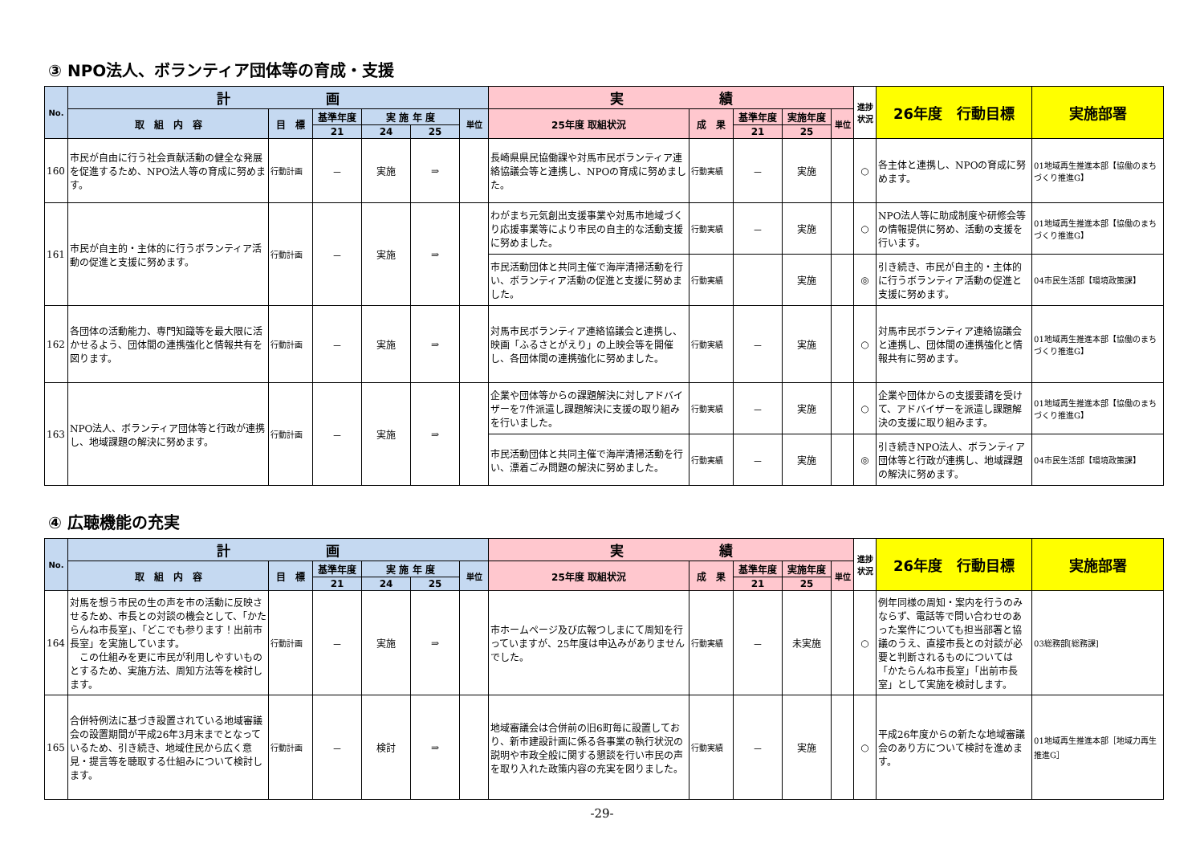③ NPO法人、ボランティア団体等の育成・支援
| No. | 計 画 | | | | | | 実 績 | | | | | 進捗状況 | 26年度 行動目標 | 実施部署 |
| --- | --- | --- | --- | --- | --- | --- | --- | --- | --- | --- | --- | --- | --- | --- |
| | 取 組 内 容 | 目 標 | 基準年度 | 実 施 年 度 | | 単位 | 25年度 取組状況 | 成 果 | 基準年度 | 実施年度 | 単位 | | | |
| | | | 21 | 24 | 25 | | | | 21 | 25 | | | | |
| 160 | 市民が自由に行う社会貢献活動の健全な発展を促進するため、NPO法人等の育成に努めます。 | 行動計画 | － | 実施 | ⇒ | | 長崎県県民協働課や対馬市民ボランティア連絡協議会等と連携し、NPOの育成に努めました。 | 行動実績 | － | 実施 | | ○ | 各主体と連携し、NPOの育成に努めます。 | 01地域再生推進本部【協働のまちづくり推進G】 |
| 161 | 市民が自主的・主体的に行うボランティア活動の促進と支援に努めます。 | 行動計画 | － | 実施 | ⇒ | | わがまち元気創出支援事業や対馬市地域づくり応援事業等により市民の自主的な活動支援に努めました。 | 行動実績 | － | 実施 | | ○ | NPO法人等に助成制度や研修会等の情報提供に努め、活動の支援を行います。 | 01地域再生推進本部【協働のまちづくり推進G】 |
| | | | | | | | 市民活動団体と共同主催で海岸清掃活動を行い、ボランティア活動の促進と支援に努めました。 | 行動実績 | | 実施 | | ◎ | 引き続き、市民が自主的・主体的に行うボランティア活動の促進と支援に努めます。 | 04市民生活部【環境政策課】 |
| 162 | 各団体の活動能力、専門知識等を最大限に活かせるよう、団体間の連携強化と情報共有を図ります。 | 行動計画 | － | 実施 | ⇒ | | 対馬市民ボランティア連絡協議会と連携し、映画「ふるさとがえり」の上映会等を開催し、各団体間の連携強化に努めました。 | 行動実績 | － | 実施 | | ○ | 対馬市民ボランティア連絡協議会と連携し、団体間の連携強化と情報共有に努めます。 | 01地域再生推進本部【協働のまちづくり推進G】 |
| 163 | NPO法人、ボランティア団体等と行政が連携し、地域課題の解決に努めます。 | 行動計画 | － | 実施 | ⇒ | | 企業や団体等からの課題解決に対しアドバイザーを7件派遣し課題解決に支援の取り組みを行いました。 | 行動実績 | － | 実施 | | ○ | 企業や団体からの支援要請を受けて、アドバイザーを派遣し課題解決の支援に取り組みます。 | 01地域再生推進本部【協働のまちづくり推進G】 |
| | | | | | | | 市民活動団体と共同主催で海岸清掃活動を行い、漂着ごみ問題の解決に努めました。 | 行動実績 | － | 実施 | | ◎ | 引き続きNPO法人、ボランティア団体等と行政が連携し、地域課題の解決に努めます。 | 04市民生活部【環境政策課】 |
④ 広聴機能の充実
| No. | 計 画 | | | | | | 実 績 | | | | | 進捗状況 | 26年度 行動目標 | 実施部署 |
| --- | --- | --- | --- | --- | --- | --- | --- | --- | --- | --- | --- | --- | --- | --- |
| | 取 組 内 容 | 目 標 | 基準年度 | 実 施 年 度 | | 単位 | 25年度 取組状況 | 成 果 | 基準年度 | 実施年度 | 単位 | | | |
| | | | 21 | 24 | 25 | | | | 21 | 25 | | | | |
| 164 | 対馬を想う市民の生の声を市の活動に反映させるため、市長との対談の機会として、「かたらんね市長室」、「どこでも参ります！出前市長室」を実施しています。 この仕組みを更に市民が利用しやすいものとするため、実施方法、周知方法等を検討します。 | 行動計画 | － | 実施 | ⇒ | | 市ホームページ及び広報つしまにて周知を行っていますが、25年度は申込みがありませんでした。 | 行動実績 | － | 未実施 | | ○ | 例年同様の周知・案内を行うのみならず、電話等で問い合わせのあった案件についても担当部署と協議のうえ、直接市長との対談が必要と判断されるものについては「かたらんね市長室」「出前市長室」として実施を検討します。 | 03総務部[総務課] |
| 165 | 合併特例法に基づき設置されている地域審議会の設置期間が平成26年3月末までとなっているため、引き続き、地域住民から広く意見・提言等を聴取する仕組みについて検討します。 | 行動計画 | － | 検討 | ⇒ | | 地域審議会は合併前の旧6町毎に設置しており、新市建設計画に係る各事業の執行状況の説明や市政全般に関する懇談を行い市民の声を取り入れた政策内容の充実を図りました。 | 行動実績 | － | 実施 | | ○ | 平成26年度からの新たな地域審議会のあり方について検討を進めます。 | 01地域再生推進本部［地域力再生推進G］ |
-29-